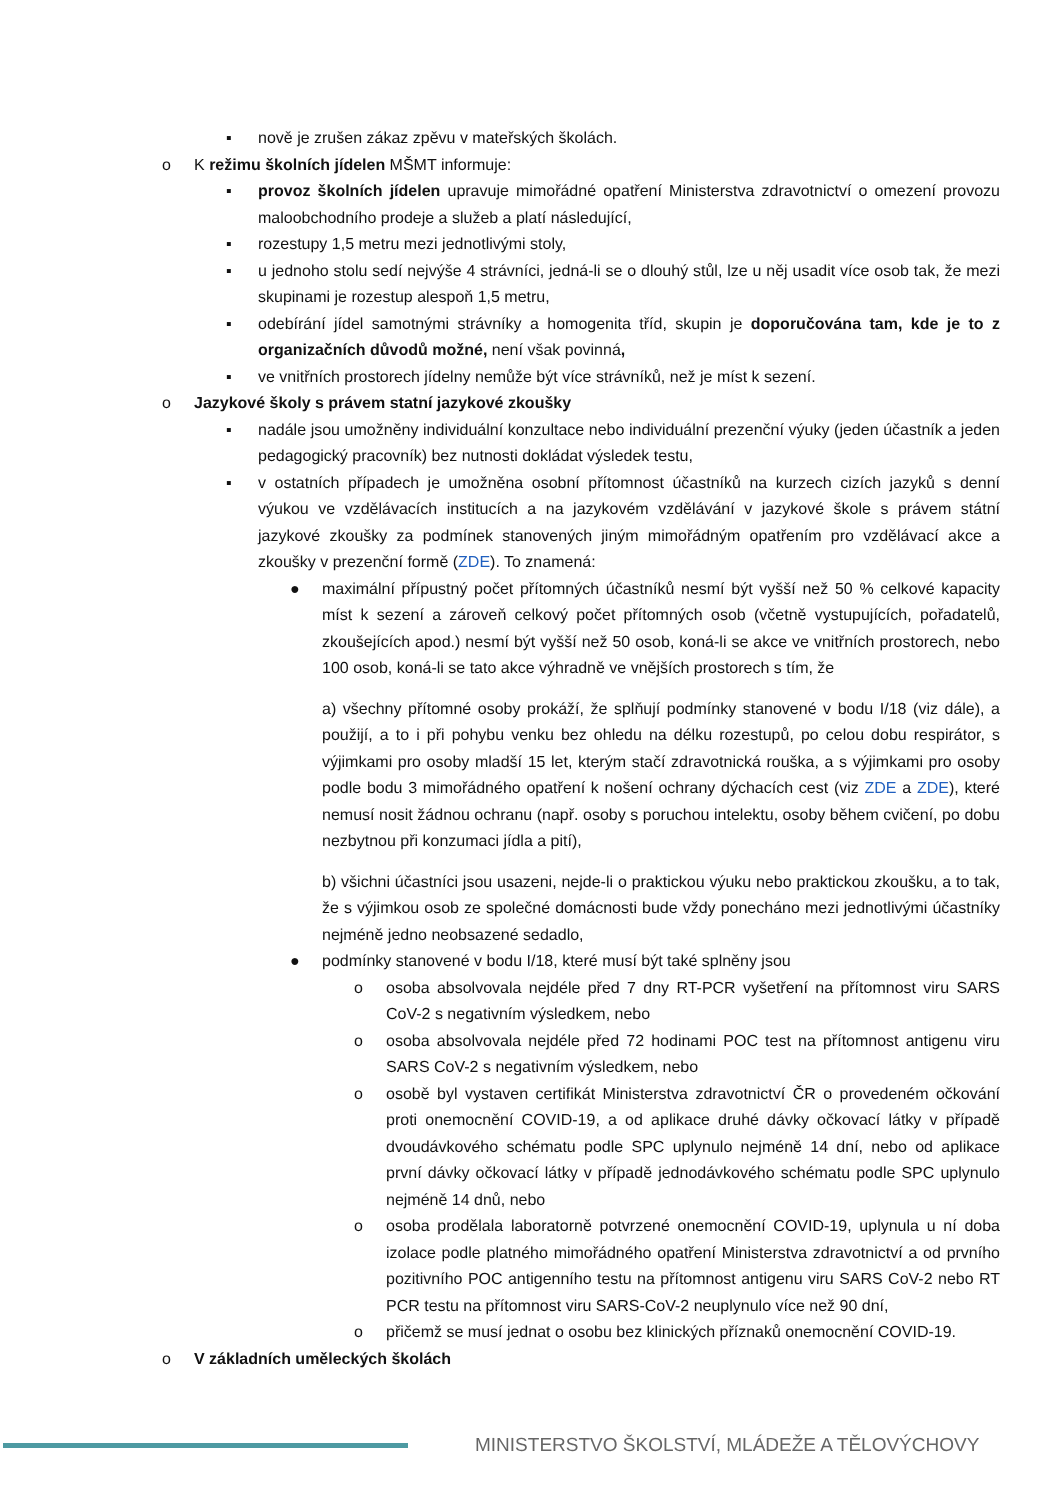▪ nově je zrušen zákaz zpěvu v mateřských školách.
o K režimu školních jídelen MŠMT informuje:
▪ provoz školních jídelen upravuje mimořádné opatření Ministerstva zdravotnictví o omezení provozu maloobchodního prodeje a služeb a platí následující,
▪ rozestupy 1,5 metru mezi jednotlivými stoly,
▪ u jednoho stolu sedí nejvýše 4 strávníci, jedná-li se o dlouhý stůl, lze u něj usadit více osob tak, že mezi skupinami je rozestup alespoň 1,5 metru,
▪ odebírání jídel samotnými strávníky a homogenita tříd, skupin je doporučována tam, kde je to z organizačních důvodů možné, není však povinná,
▪ ve vnitřních prostorech jídelny nemůže být více strávníků, než je míst k sezení.
o Jazykové školy s právem statní jazykové zkoušky
▪ nadále jsou umožněny individuální konzultace nebo individuální prezenční výuky (jeden účastník a jeden pedagogický pracovník) bez nutnosti dokládat výsledek testu,
▪ v ostatních případech je umožněna osobní přítomnost účastníků na kurzech cizích jazyků s denní výukou ve vzdělávacích institucích a na jazykovém vzdělávání v jazykové škole s právem státní jazykové zkoušky za podmínek stanovených jiným mimořádným opatřením pro vzdělávací akce a zkoušky v prezenční formě (ZDE). To znamená:
● maximální přípustný počet přítomných účastníků nesmí být vyšší než 50 % celkové kapacity míst k sezení a zároveň celkový počet přítomných osob (včetně vystupujících, pořadatelů, zkoušejících apod.) nesmí být vyšší než 50 osob, koná-li se akce ve vnitřních prostorech, nebo 100 osob, koná-li se tato akce výhradně ve vnějších prostorech s tím, že
a) všechny přítomné osoby prokáží, že splňují podmínky stanovené v bodu I/18 (viz dále), a použijí, a to i při pohybu venku bez ohledu na délku rozestupů, po celou dobu respirátor, s výjimkami pro osoby mladší 15 let, kterým stačí zdravotnická rouška, a s výjimkami pro osoby podle bodu 3 mimořádného opatření k nošení ochrany dýchacích cest (viz ZDE a ZDE), které nemusí nosit žádnou ochranu (např. osoby s poruchou intelektu, osoby během cvičení, po dobu nezbytnou při konzumaci jídla a pití),
b) všichni účastníci jsou usazeni, nejde-li o praktickou výuku nebo praktickou zkoušku, a to tak, že s výjimkou osob ze společné domácnosti bude vždy ponecháno mezi jednotlivými účastníky nejméně jedno neobsazené sedadlo,
● podmínky stanovené v bodu I/18, které musí být také splněny jsou
o osoba absolvovala nejdéle před 7 dny RT-PCR vyšetření na přítomnost viru SARS CoV-2 s negativním výsledkem, nebo
o osoba absolvovala nejdéle před 72 hodinami POC test na přítomnost antigenu viru SARS CoV-2 s negativním výsledkem, nebo
o osobě byl vystaven certifikát Ministerstva zdravotnictví ČR o provedeném očkování proti onemocnění COVID-19, a od aplikace druhé dávky očkovací látky v případě dvoudávkového schématu podle SPC uplynulo nejméně 14 dní, nebo od aplikace první dávky očkovací látky v případě jednodávkového schématu podle SPC uplynulo nejméně 14 dnů, nebo
o osoba prodělala laboratorně potvrzené onemocnění COVID-19, uplynula u ní doba izolace podle platného mimořádného opatření Ministerstva zdravotnictví a od prvního pozitivního POC antigenního testu na přítomnost antigenu viru SARS CoV-2 nebo RT PCR testu na přítomnost viru SARS-CoV-2 neuplynulo více než 90 dní,
o přičemž se musí jednat o osobu bez klinických příznaků onemocnění COVID-19.
o V základních uměleckých školách
MINISTERSTVO ŠKOLSTVÍ, MLÁDEŽE A TĚLOVÝCHOVY